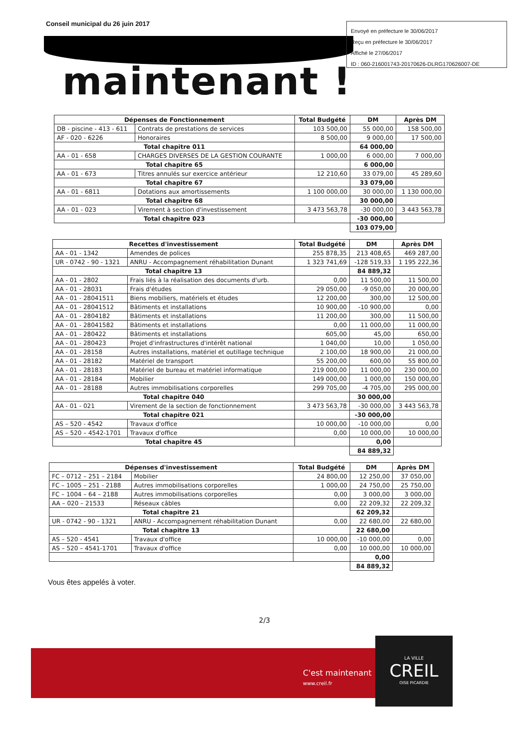Conseil municipal du 26 juin 2017
Envoyé en préfecture le 30/06/2017
Reçu en préfecture le 30/06/2017
Affiché le 27/06/2017
ID : 060-216001743-20170626-DLRG170626007-DE
maintenant !
| Dépenses de Fonctionnement | | Total Budgété | DM | Après DM |
| --- | --- | --- | --- | --- |
| DB - piscine - 413 - 611 | Contrats de prestations de services | 103 500,00 | 55 000,00 | 158 500,00 |
| AF - 020 - 6226 | Honoraires | 8 500,00 | 9 000,00 | 17 500,00 |
| Total chapitre 011 | | | 64 000,00 | |
| AA - 01 - 658 | CHARGES DIVERSES DE LA GESTION COURANTE | 1 000,00 | 6 000,00 | 7 000,00 |
| Total chapitre 65 | | | 6 000,00 | |
| AA - 01 - 673 | Titres annulés sur exercice antérieur | 12 210,60 | 33 079,00 | 45 289,60 |
| Total chapitre 67 | | | 33 079,00 | |
| AA - 01 - 6811 | Dotations aux amortissements | 1 100 000,00 | 30 000,00 | 1 130 000,00 |
| Total chapitre 68 | | | 30 000,00 | |
| AA - 01 - 023 | Virement à section d'investissement | 3 473 563,78 | -30 000,00 | 3 443 563,78 |
| Total chapitre 023 | | | -30 000,00 | |
| | | | 103 079,00 | |
| Recettes d'investissement | | Total Budgété | DM | Après DM |
| --- | --- | --- | --- | --- |
| AA - 01 - 1342 | Amendes de polices | 255 878,35 | 213 408,65 | 469 287,00 |
| UR - 0742 - 90 - 1321 | ANRU - Accompagnement réhabilitation Dunant | 1 323 741,69 | -128 519,33 | 1 195 222,36 |
| Total chapitre 13 | | | 84 889,32 | |
| AA - 01 - 2802 | Frais liés à la réalisation des documents d'urb. | 0,00 | 11 500,00 | 11 500,00 |
| AA - 01 - 28031 | Frais d'études | 29 050,00 | -9 050,00 | 20 000,00 |
| AA - 01 - 28041511 | Biens mobiliers, matériels et études | 12 200,00 | 300,00 | 12 500,00 |
| AA - 01 - 28041512 | Bâtiments et installations | 10 900,00 | -10 900,00 | 0,00 |
| AA - 01 - 2804182 | Bâtiments et installations | 11 200,00 | 300,00 | 11 500,00 |
| AA - 01 - 28041582 | Bâtiments et installations | 0,00 | 11 000,00 | 11 000,00 |
| AA - 01 - 280422 | Bâtiments et installations | 605,00 | 45,00 | 650,00 |
| AA - 01 - 280423 | Projet d'infrastructures d'intérêt national | 1 040,00 | 10,00 | 1 050,00 |
| AA - 01 - 28158 | Autres installations, matériel et outillage technique | 2 100,00 | 18 900,00 | 21 000,00 |
| AA - 01 - 28182 | Matériel de transport | 55 200,00 | 600,00 | 55 800,00 |
| AA - 01 - 28183 | Matériel de bureau et matériel informatique | 219 000,00 | 11 000,00 | 230 000,00 |
| AA - 01 - 28184 | Mobilier | 149 000,00 | 1 000,00 | 150 000,00 |
| AA - 01 - 28188 | Autres immobilisations corporelles | 299 705,00 | -4 705,00 | 295 000,00 |
| Total chapitre 040 | | | 30 000,00 | |
| AA - 01 - 021 | Virement de la section de fonctionnement | 3 473 563,78 | -30 000,00 | 3 443 563,78 |
| Total chapitre 021 | | | -30 000,00 | |
| AS – 520 - 4542 | Travaux d'office | 10 000,00 | -10 000,00 | 0,00 |
| AS – 520 – 4542-1701 | Travaux d'office | 0,00 | 10 000,00 | 10 000,00 |
| Total chapitre 45 | | | 0,00 | |
| | | | 84 889,32 | |
| Dépenses d'investissement | | Total Budgété | DM | Après DM |
| --- | --- | --- | --- | --- |
| FC – 0712 – 251 – 2184 | Mobilier | 24 800,00 | 12 250,00 | 37 050,00 |
| FC – 1005 – 251 - 2188 | Autres immobilisations corporelles | 1 000,00 | 24 750,00 | 25 750,00 |
| FC – 1004 – 64 – 2188 | Autres immobilisations corporelles | 0,00 | 3 000,00 | 3 000,00 |
| AA – 020 – 21533 | Réseaux câbles | 0,00 | 22 209,32 | 22 209,32 |
| Total chapitre 21 | | | 62 209,32 | |
| UR - 0742 - 90 - 1321 | ANRU - Accompagnement réhabilitation Dunant | 0,00 | 22 680,00 | 22 680,00 |
| Total chapitre 13 | | | 22 680,00 | |
| AS – 520 - 4541 | Travaux d'office | 10 000,00 | -10 000,00 | 0,00 |
| AS – 520 – 4541-1701 | Travaux d'office | 0,00 | 10 000,00 | 10 000,00 |
| | | | 0,00 | |
| | | | 84 889,32 | |
Vous êtes appelés à voter.
2/3
C'est maintenant !
www.creil.fr
LA VILLE
CREIL
OISE PICARDIE